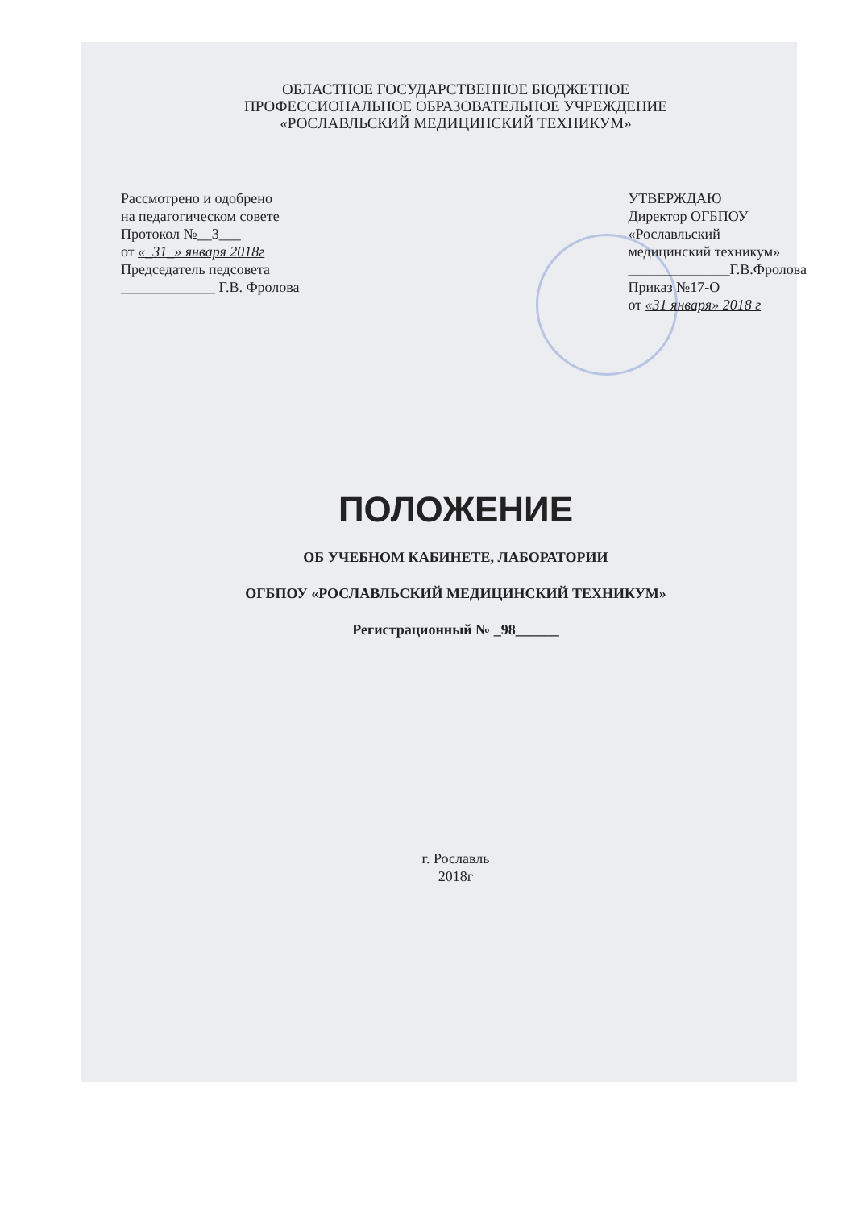ОБЛАСТНОЕ ГОСУДАРСТВЕННОЕ БЮДЖЕТНОЕ
ПРОФЕССИОНАЛЬНОЕ ОБРАЗОВАТЕЛЬНОЕ УЧРЕЖДЕНИЕ
«РОСЛАВЛЬСКИЙ МЕДИЦИНСКИЙ ТЕХНИКУМ»
Рассмотрено и одобрено
на педагогическом совете
Протокол №__3___
от «_31_» января 2018г
Председатель педсовета
_____________ Г.В. Фролова
УТВЕРЖДАЮ
Директор ОГБПОУ
«Рославльский
медицинский техникум»
______________Г.В.Фролова
Приказ №17-О
от «31 января» 2018 г
ПОЛОЖЕНИЕ
ОБ УЧЕБНОМ КАБИНЕТЕ, ЛАБОРАТОРИИ
ОГБПОУ «РОСЛАВЛЬСКИЙ МЕДИЦИНСКИЙ ТЕХНИКУМ»
Регистрационный № _98______
г. Рославль
2018г